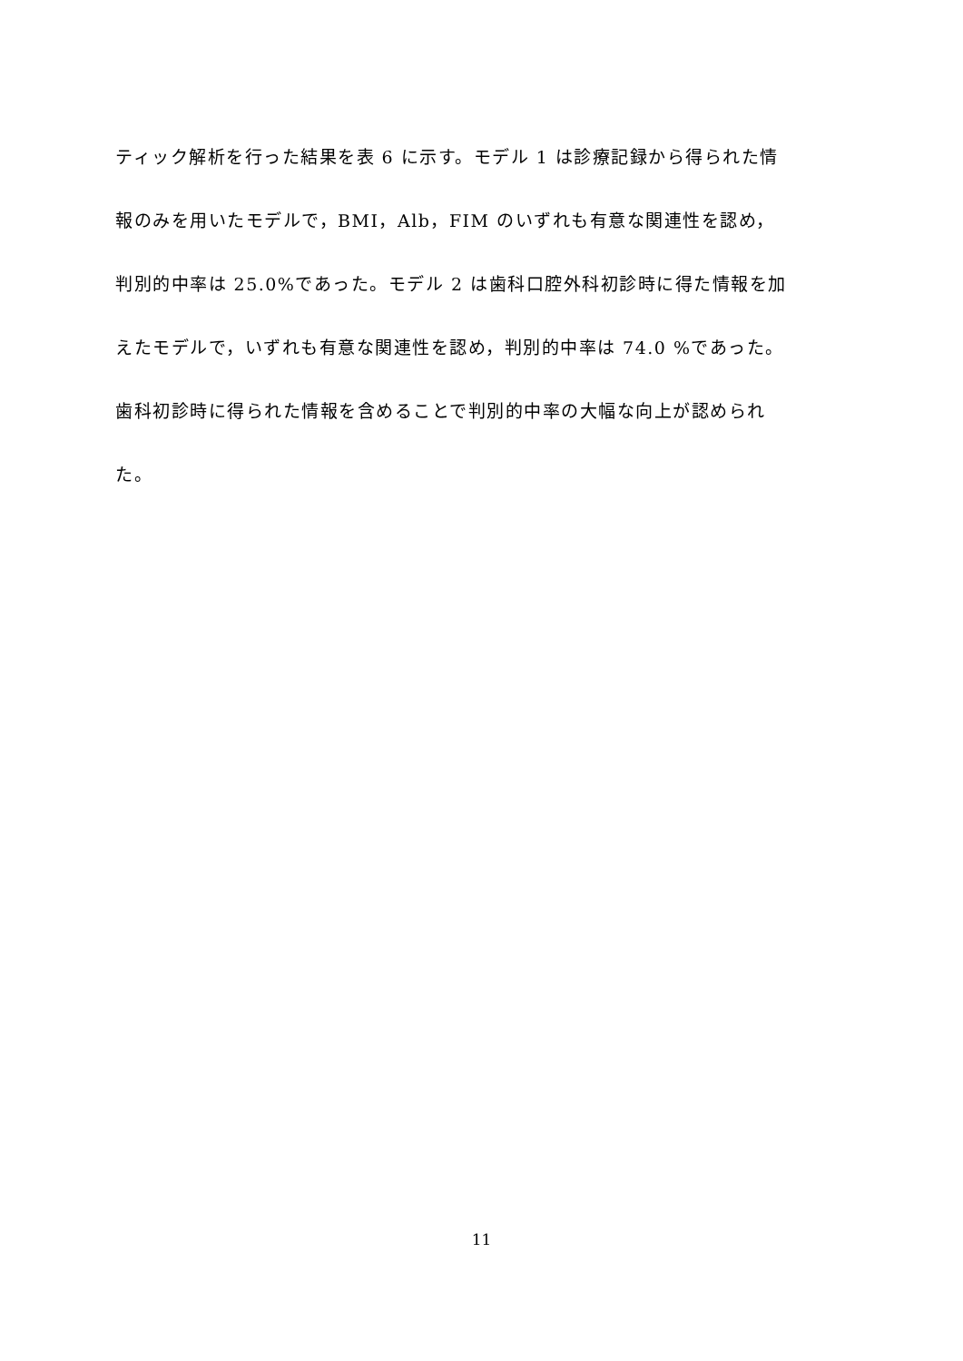ティック解析を行った結果を表 6 に示す。モデル 1 は診療記録から得られた情
報のみを用いたモデルで，BMI，Alb，FIM のいずれも有意な関連性を認め，
判別的中率は 25.0%であった。モデル 2 は歯科口腔外科初診時に得た情報を加
えたモデルで，いずれも有意な関連性を認め，判別的中率は 74.0 %であった。
歯科初診時に得られた情報を含めることで判別的中率の大幅な向上が認められ
た。
11